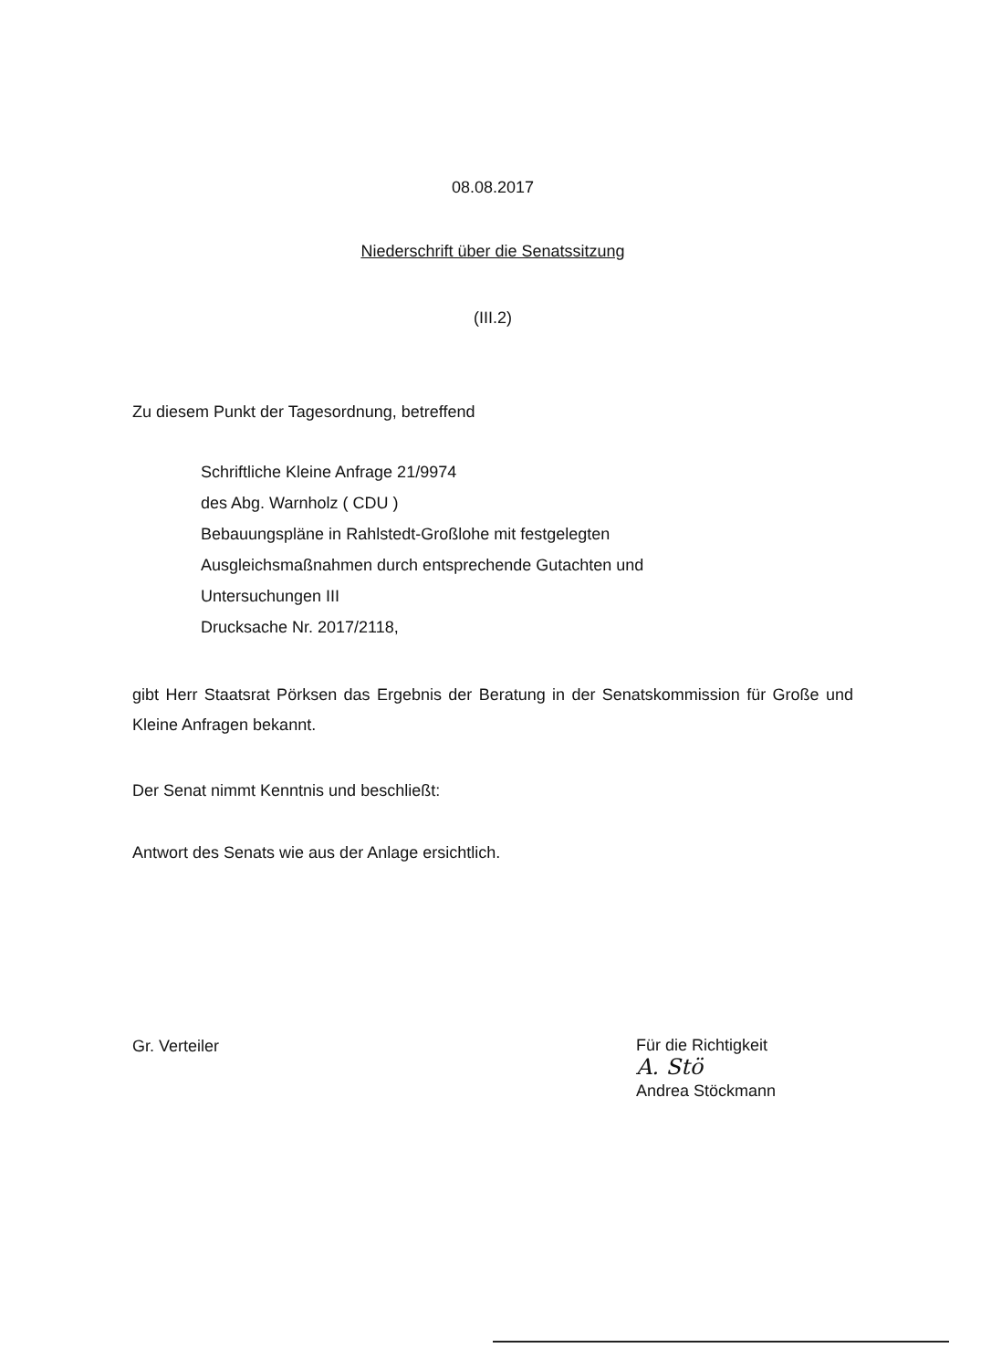08.08.2017
Niederschrift über die Senatssitzung
(III.2)
Zu diesem Punkt der Tagesordnung, betreffend
Schriftliche Kleine Anfrage 21/9974
des Abg. Warnholz ( CDU )
Bebauungspläne in Rahlstedt-Großlohe mit festgelegten
Ausgleichsmaßnahmen durch entsprechende Gutachten und
Untersuchungen III
Drucksache Nr. 2017/2118,
gibt Herr Staatsrat Pörksen das Ergebnis der Beratung in der Senatskommission für Große und Kleine Anfragen bekannt.
Der Senat nimmt Kenntnis und beschließt:
Antwort des Senats wie aus der Anlage ersichtlich.
Gr. Verteiler
Für die Richtigkeit
A. Stö
Andrea Stöckmann